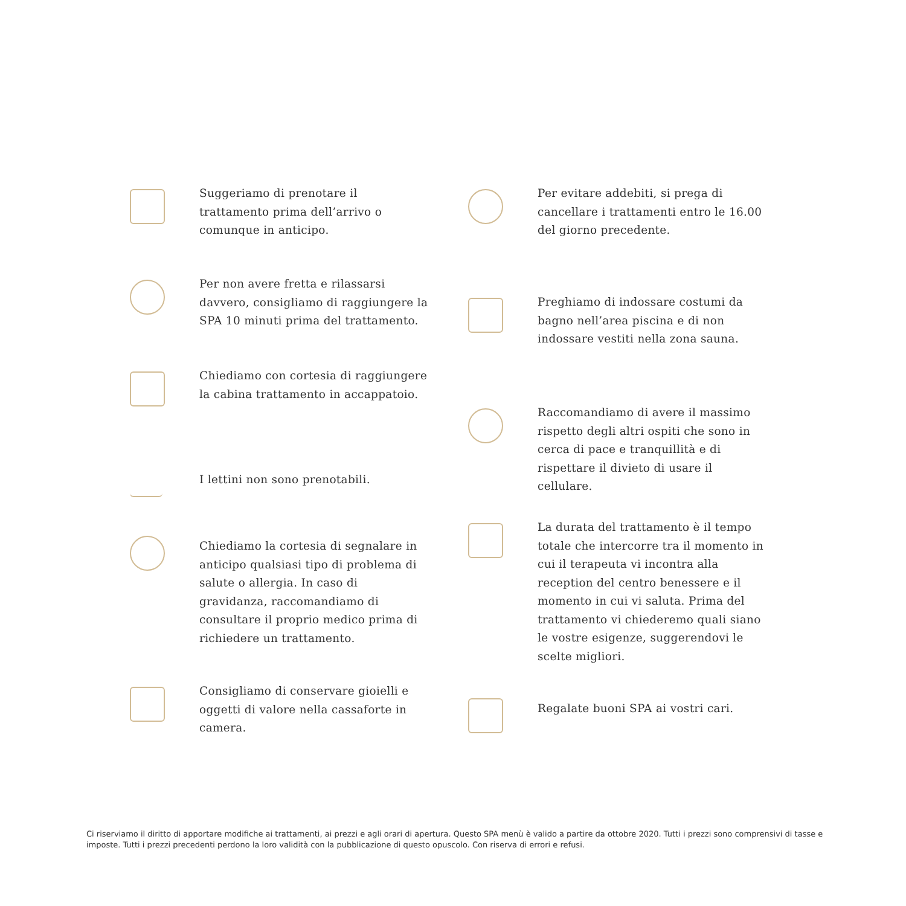Suggeriamo di prenotare il trattamento prima dell’arrivo o comunque in anticipo.
Per non avere fretta e rilassarsi davvero, consigliamo di raggiungere la SPA 10 minuti prima del trattamento.
Chiediamo con cortesia di raggiungere la cabina trattamento in accappatoio.
I lettini non sono prenotabili.
Chiediamo la cortesia di segnalare in anticipo qualsiasi tipo di problema di salute o allergia. In caso di gravidanza, raccomandiamo di consultare il proprio medico prima di richiedere un trattamento.
Consigliamo di conservare gioielli e oggetti di valore nella cassaforte in camera.
Per evitare addebiti, si prega di cancellare i trattamenti entro le 16.00 del giorno precedente.
Preghiamo di indossare costumi da bagno nell’area piscina e di non indossare vestiti nella zona sauna.
Raccomandiamo di avere il massimo rispetto degli altri ospiti che sono in cerca di pace e tranquillità e di rispettare il divieto di usare il cellulare.
La durata del trattamento è il tempo totale che intercorre tra il momento in cui il terapeuta vi incontra alla reception del centro benessere e il momento in cui vi saluta. Prima del trattamento vi chiederemo quali siano le vostre esigenze, suggerendovi le scelte migliori.
Regalate buoni SPA ai vostri cari.
Ci riserviamo il diritto di apportare modifiche ai trattamenti, ai prezzi e agli orari di apertura. Questo SPA menù è valido a partire da ottobre 2020. Tutti i prezzi sono comprensivi di tasse e imposte. Tutti i prezzi precedenti perdono la loro validità con la pubblicazione di questo opuscolo. Con riserva di errori e refusi.